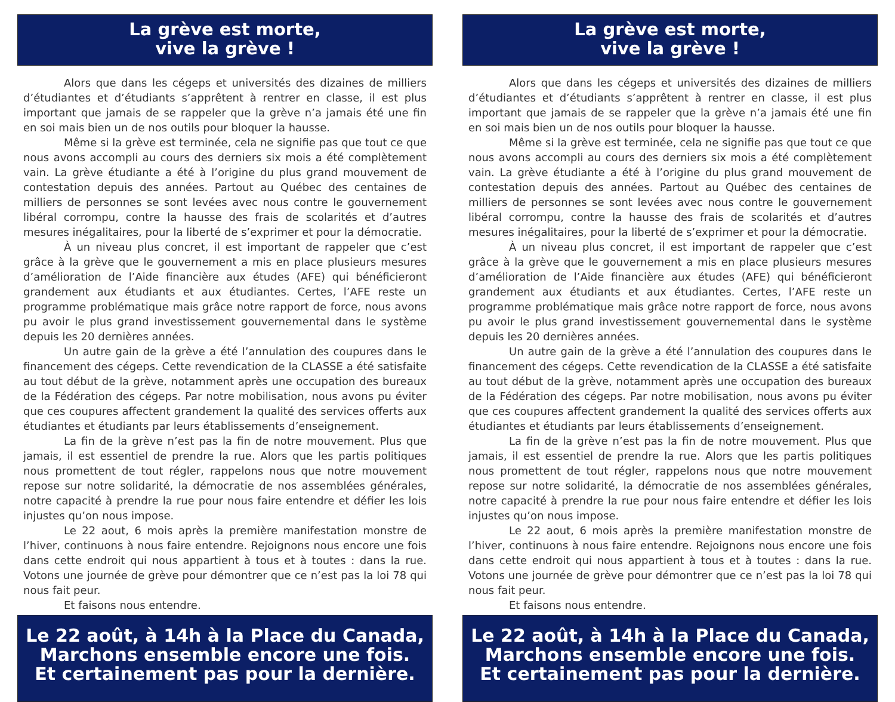La grève est morte,
vive la grève !
Alors que dans les cégeps et universités des dizaines de milliers d’étudiantes et d’étudiants s’apprêtent à rentrer en classe, il est plus important que jamais de se rappeler que la grève n’a jamais été une fin en soi mais bien un de nos outils pour bloquer la hausse.
Même si la grève est terminée, cela ne signifie pas que tout ce que nous avons accompli au cours des derniers six mois a été complètement vain. La grève étudiante a été à l’origine du plus grand mouvement de contestation depuis des années. Partout au Québec des centaines de milliers de personnes se sont levées avec nous contre le gouvernement libéral corrompu, contre la hausse des frais de scolarités et d’autres mesures inégalitaires, pour la liberté de s’exprimer et pour la démocratie.
À un niveau plus concret, il est important de rappeler que c’est grâce à la grève que le gouvernement a mis en place plusieurs mesures d’amélioration de l’Aide financière aux études (AFE) qui bénéficieront grandement aux étudiants et aux étudiantes. Certes, l’AFE reste un programme problématique mais grâce notre rapport de force, nous avons pu avoir le plus grand investissement gouvernemental dans le système depuis les 20 dernières années.
Un autre gain de la grève a été l’annulation des coupures dans le financement des cégeps. Cette revendication de la CLASSE a été satisfaite au tout début de la grève, notamment après une occupation des bureaux de la Fédération des cégeps. Par notre mobilisation, nous avons pu éviter que ces coupures affectent grandement la qualité des services offerts aux étudiantes et étudiants par leurs établissements d’enseignement.
La fin de la grève n’est pas la fin de notre mouvement. Plus que jamais, il est essentiel de prendre la rue. Alors que les partis politiques nous promettent de tout régler, rappelons nous que notre mouvement repose sur notre solidarité, la démocratie de nos assemblées générales, notre capacité à prendre la rue pour nous faire entendre et défier les lois injustes qu’on nous impose.
Le 22 aout, 6 mois après la première manifestation monstre de l’hiver, continuons à nous faire entendre. Rejoignons nous encore une fois dans cette endroit qui nous appartient à tous et à toutes : dans la rue. Votons une journée de grève pour démontrer que ce n’est pas la loi 78 qui nous fait peur.
Et faisons nous entendre.
Le 22 août, à 14h à la Place du Canada,
Marchons ensemble encore une fois.
Et certainement pas pour la dernière.
La grève est morte,
vive la grève !
Alors que dans les cégeps et universités des dizaines de milliers d’étudiantes et d’étudiants s’apprêtent à rentrer en classe, il est plus important que jamais de se rappeler que la grève n’a jamais été une fin en soi mais bien un de nos outils pour bloquer la hausse.
Même si la grève est terminée, cela ne signifie pas que tout ce que nous avons accompli au cours des derniers six mois a été complètement vain. La grève étudiante a été à l’origine du plus grand mouvement de contestation depuis des années. Partout au Québec des centaines de milliers de personnes se sont levées avec nous contre le gouvernement libéral corrompu, contre la hausse des frais de scolarités et d’autres mesures inégalitaires, pour la liberté de s’exprimer et pour la démocratie.
À un niveau plus concret, il est important de rappeler que c’est grâce à la grève que le gouvernement a mis en place plusieurs mesures d’amélioration de l’Aide financière aux études (AFE) qui bénéficieront grandement aux étudiants et aux étudiantes. Certes, l’AFE reste un programme problématique mais grâce notre rapport de force, nous avons pu avoir le plus grand investissement gouvernemental dans le système depuis les 20 dernières années.
Un autre gain de la grève a été l’annulation des coupures dans le financement des cégeps. Cette revendication de la CLASSE a été satisfaite au tout début de la grève, notamment après une occupation des bureaux de la Fédération des cégeps. Par notre mobilisation, nous avons pu éviter que ces coupures affectent grandement la qualité des services offerts aux étudiantes et étudiants par leurs établissements d’enseignement.
La fin de la grève n’est pas la fin de notre mouvement. Plus que jamais, il est essentiel de prendre la rue. Alors que les partis politiques nous promettent de tout régler, rappelons nous que notre mouvement repose sur notre solidarité, la démocratie de nos assemblées générales, notre capacité à prendre la rue pour nous faire entendre et défier les lois injustes qu’on nous impose.
Le 22 aout, 6 mois après la première manifestation monstre de l’hiver, continuons à nous faire entendre. Rejoignons nous encore une fois dans cette endroit qui nous appartient à tous et à toutes : dans la rue. Votons une journée de grève pour démontrer que ce n’est pas la loi 78 qui nous fait peur.
Et faisons nous entendre.
Le 22 août, à 14h à la Place du Canada,
Marchons ensemble encore une fois.
Et certainement pas pour la dernière.